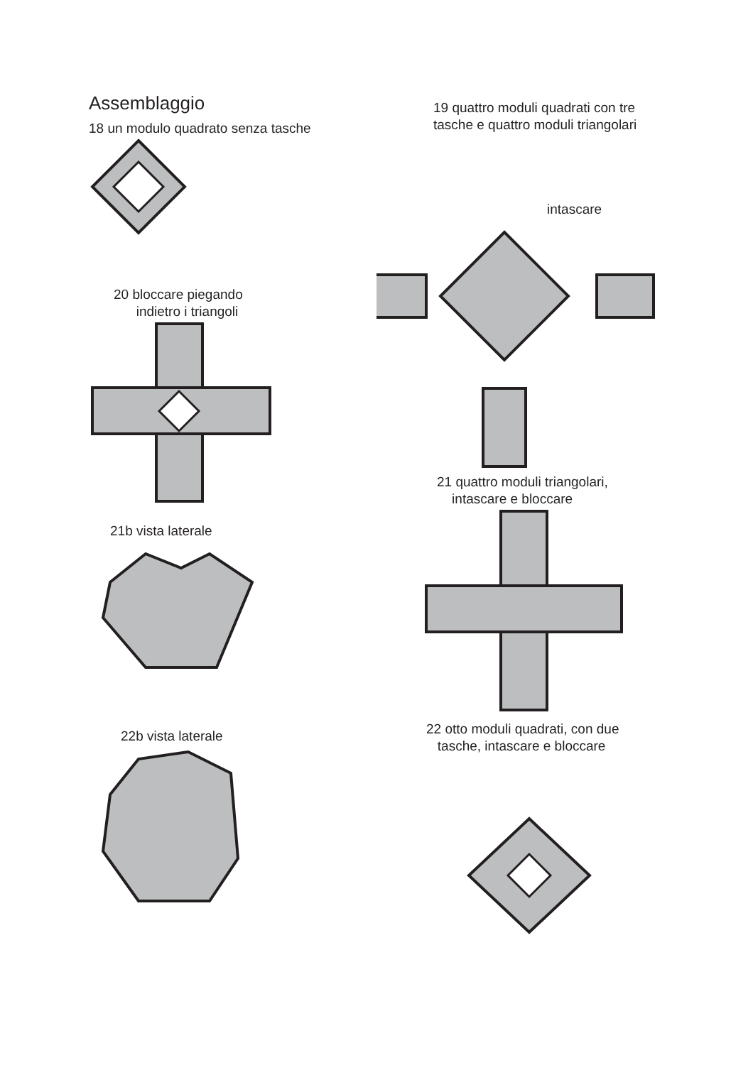Assemblaggio
18 un modulo quadrato senza tasche
20 bloccare piegando
indietro i triangoli
21b vista laterale
22b vista laterale
19 quattro moduli quadrati con tre
tasche e quattro moduli triangolari
intascare
21 quattro moduli triangolari,
intascare e bloccare
22 otto moduli quadrati, con due
tasche, intascare e bloccare